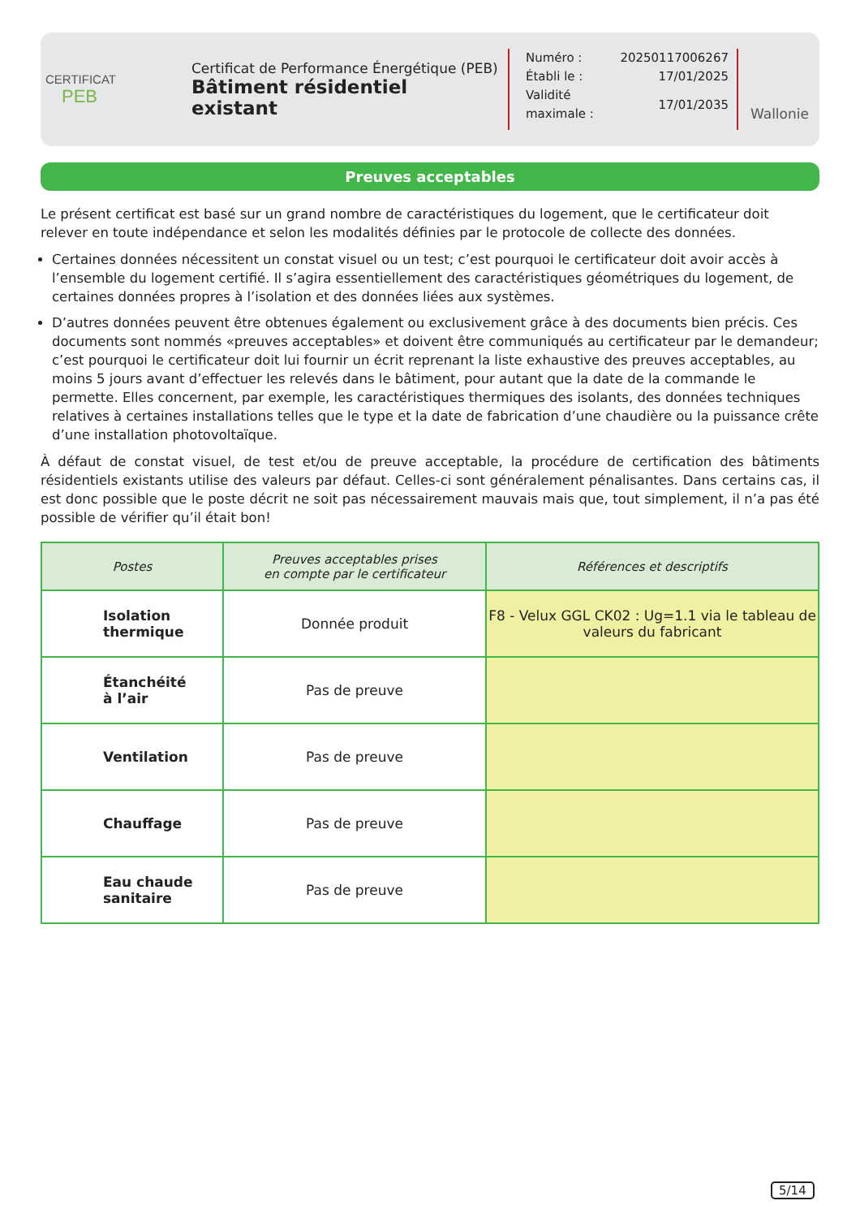CERTIFICAT
PEB
Certificat de Performance Énergétique (PEB)
Bâtiment résidentiel existant
| Numéro : | 20250117006267 |
| Établi le : | 17/01/2025 |
| Validité maximale : | 17/01/2035 |
Wallonie
Preuves acceptables
Le présent certificat est basé sur un grand nombre de caractéristiques du logement, que le certificateur doit relever en toute indépendance et selon les modalités définies par le protocole de collecte des données.
Certaines données nécessitent un constat visuel ou un test; c’est pourquoi le certificateur doit avoir accès à l’ensemble du logement certifié. Il s’agira essentiellement des caractéristiques géométriques du logement, de certaines données propres à l’isolation et des données liées aux systèmes.
D’autres données peuvent être obtenues également ou exclusivement grâce à des documents bien précis. Ces documents sont nommés «preuves acceptables» et doivent être communiqués au certificateur par le demandeur; c’est pourquoi le certificateur doit lui fournir un écrit reprenant la liste exhaustive des preuves acceptables, au moins 5 jours avant d’effectuer les relevés dans le bâtiment, pour autant que la date de la commande le permette. Elles concernent, par exemple, les caractéristiques thermiques des isolants, des données techniques relatives à certaines installations telles que le type et la date de fabrication d’une chaudière ou la puissance crête d’une installation photovoltaïque.
À défaut de constat visuel, de test et/ou de preuve acceptable, la procédure de certification des bâtiments résidentiels existants utilise des valeurs par défaut. Celles-ci sont généralement pénalisantes. Dans certains cas, il est donc possible que le poste décrit ne soit pas nécessairement mauvais mais que, tout simplement, il n’a pas été possible de vérifier qu’il était bon!
| Postes | Preuves acceptables prises en compte par le certificateur | Références et descriptifs |
| --- | --- | --- |
| Isolation thermique | Donnée produit | F8 - Velux GGL CK02 : Ug=1.1 via le tableau de valeurs du fabricant |
| Étanchéité à l’air | Pas de preuve | |
| Ventilation | Pas de preuve | |
| Chauffage | Pas de preuve | |
| Eau chaude sanitaire | Pas de preuve | |
5/14